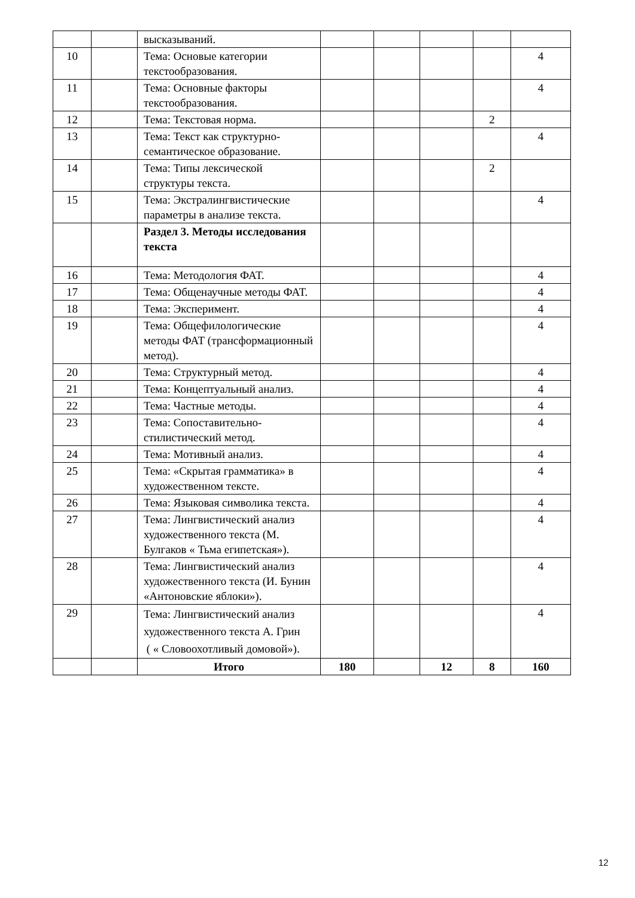| | | высказываний. | | | | | |
| 10 | | Тема: Основые категории текстообразования. | | | | | 4 |
| 11 | | Тема: Основные факторы текстообразования. | | | | | 4 |
| 12 | | Тема: Текстовая норма. | | | | 2 | |
| 13 | | Тема: Текст как структурно-семантическое образование. | | | | | 4 |
| 14 | | Тема: Типы лексической структуры текста. | | | | 2 | |
| 15 | | Тема: Экстралингвистические параметры в анализе текста. | | | | | 4 |
| | | Раздел 3. Методы исследования текста | | | | | |
| 16 | | Тема: Методология ФАТ. | | | | | 4 |
| 17 | | Тема: Общенаучные методы ФАТ. | | | | | 4 |
| 18 | | Тема: Эксперимент. | | | | | 4 |
| 19 | | Тема: Общефилологические методы ФАТ (трансформационный метод). | | | | | 4 |
| 20 | | Тема: Структурный метод. | | | | | 4 |
| 21 | | Тема: Концептуальный анализ. | | | | | 4 |
| 22 | | Тема: Частные методы. | | | | | 4 |
| 23 | | Тема: Сопоставительно-стилистический метод. | | | | | 4 |
| 24 | | Тема: Мотивный анализ. | | | | | 4 |
| 25 | | Тема: «Скрытая грамматика» в художественном тексте. | | | | | 4 |
| 26 | | Тема: Языковая символика текста. | | | | | 4 |
| 27 | | Тема: Лингвистический анализ художественного текста (М. Булгаков « Тьма египетская»). | | | | | 4 |
| 28 | | Тема: Лингвистический анализ художественного текста (И. Бунин «Антоновские яблоки»). | | | | | 4 |
| 29 | | Тема: Лингвистический анализ художественного текста А. Грин ( « Словоохотливый домовой»). | | | | | 4 |
| | | Итого | 180 | | 12 | 8 | 160 |
12